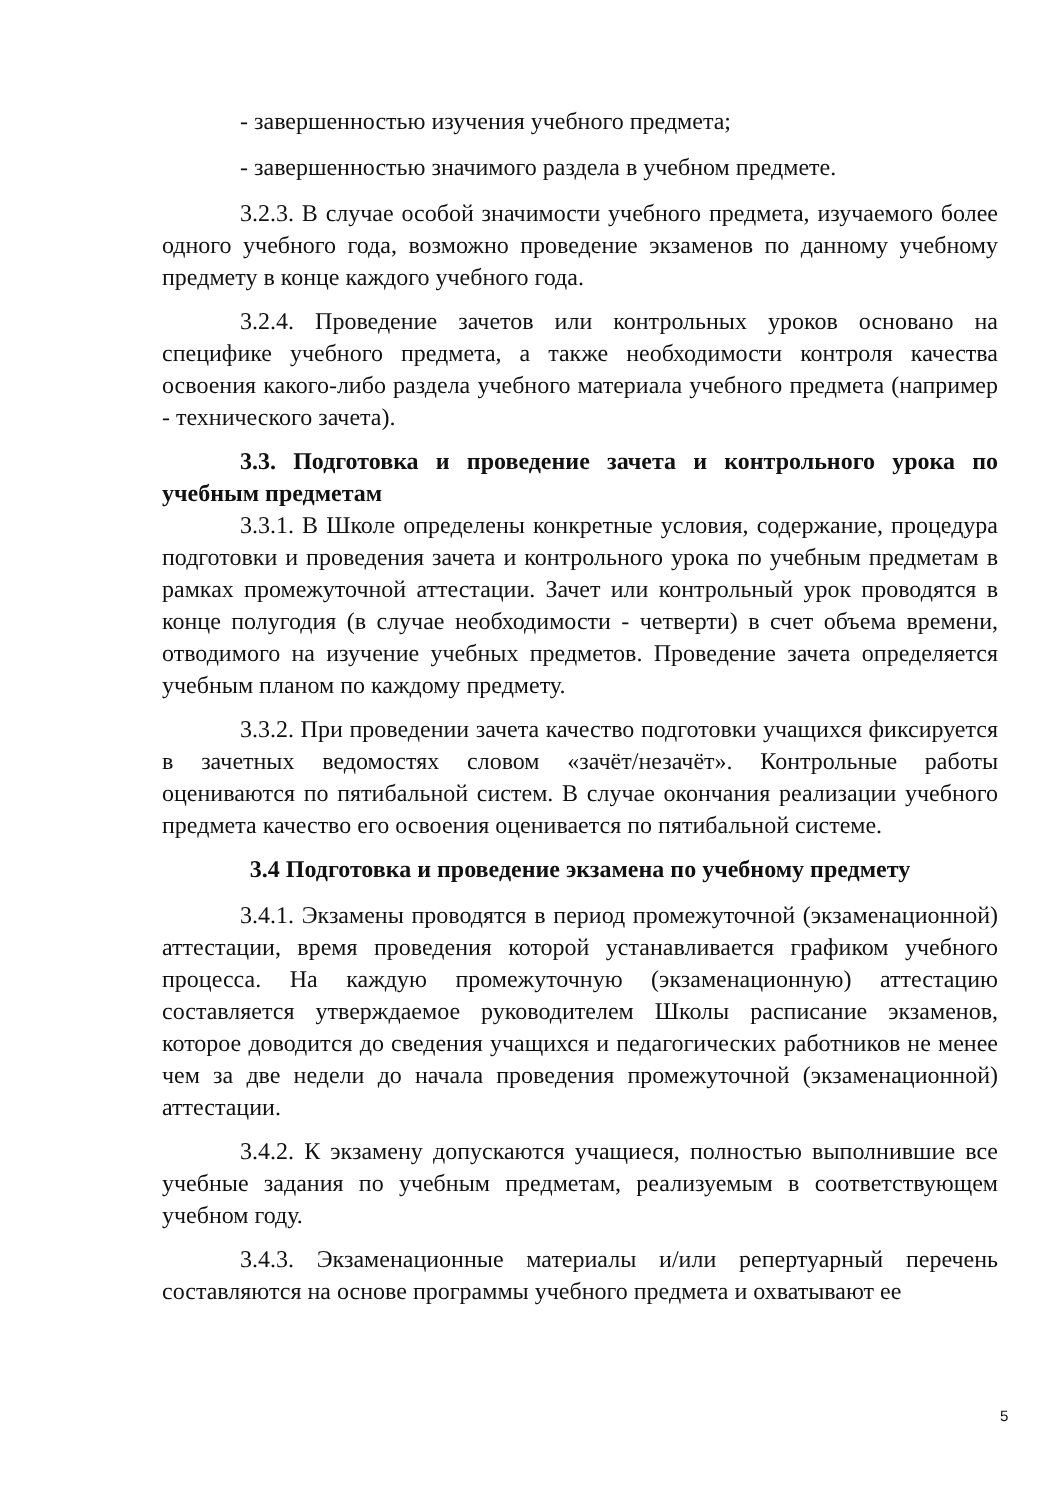- завершенностью изучения учебного предмета;
- завершенностью значимого раздела в учебном предмете.
3.2.3. В случае особой значимости учебного предмета, изучаемого более одного учебного года, возможно проведение экзаменов по данному учебному предмету в конце каждого учебного года.
3.2.4. Проведение зачетов или контрольных уроков основано на специфике учебного предмета, а также необходимости контроля качества освоения какого-либо раздела учебного материала учебного предмета (например - технического зачета).
3.3. Подготовка и проведение зачета и контрольного урока по учебным предметам
3.3.1. В Школе определены конкретные условия, содержание, процедура подготовки и проведения зачета и контрольного урока по учебным предметам в рамках промежуточной аттестации. Зачет или контрольный урок проводятся в конце полугодия (в случае необходимости - четверти) в счет объема времени, отводимого на изучение учебных предметов. Проведение зачета определяется учебным планом по каждому предмету.
3.3.2. При проведении зачета качество подготовки учащихся фиксируется в зачетных ведомостях словом «зачёт/незачёт». Контрольные работы оцениваются по пятибальной систем. В случае окончания реализации учебного предмета качество его освоения оценивается по пятибальной системе.
3.4 Подготовка и проведение экзамена по учебному предмету
3.4.1. Экзамены проводятся в период промежуточной (экзаменационной) аттестации, время проведения которой устанавливается графиком учебного процесса. На каждую промежуточную (экзаменационную) аттестацию составляется утверждаемое руководителем Школы расписание экзаменов, которое доводится до сведения учащихся и педагогических работников не менее чем за две недели до начала проведения промежуточной (экзаменационной) аттестации.
3.4.2. К экзамену допускаются учащиеся, полностью выполнившие все учебные задания по учебным предметам, реализуемым в соответствующем учебном году.
3.4.3. Экзаменационные материалы и/или репертуарный перечень составляются на основе программы учебного предмета и охватывают ее
5